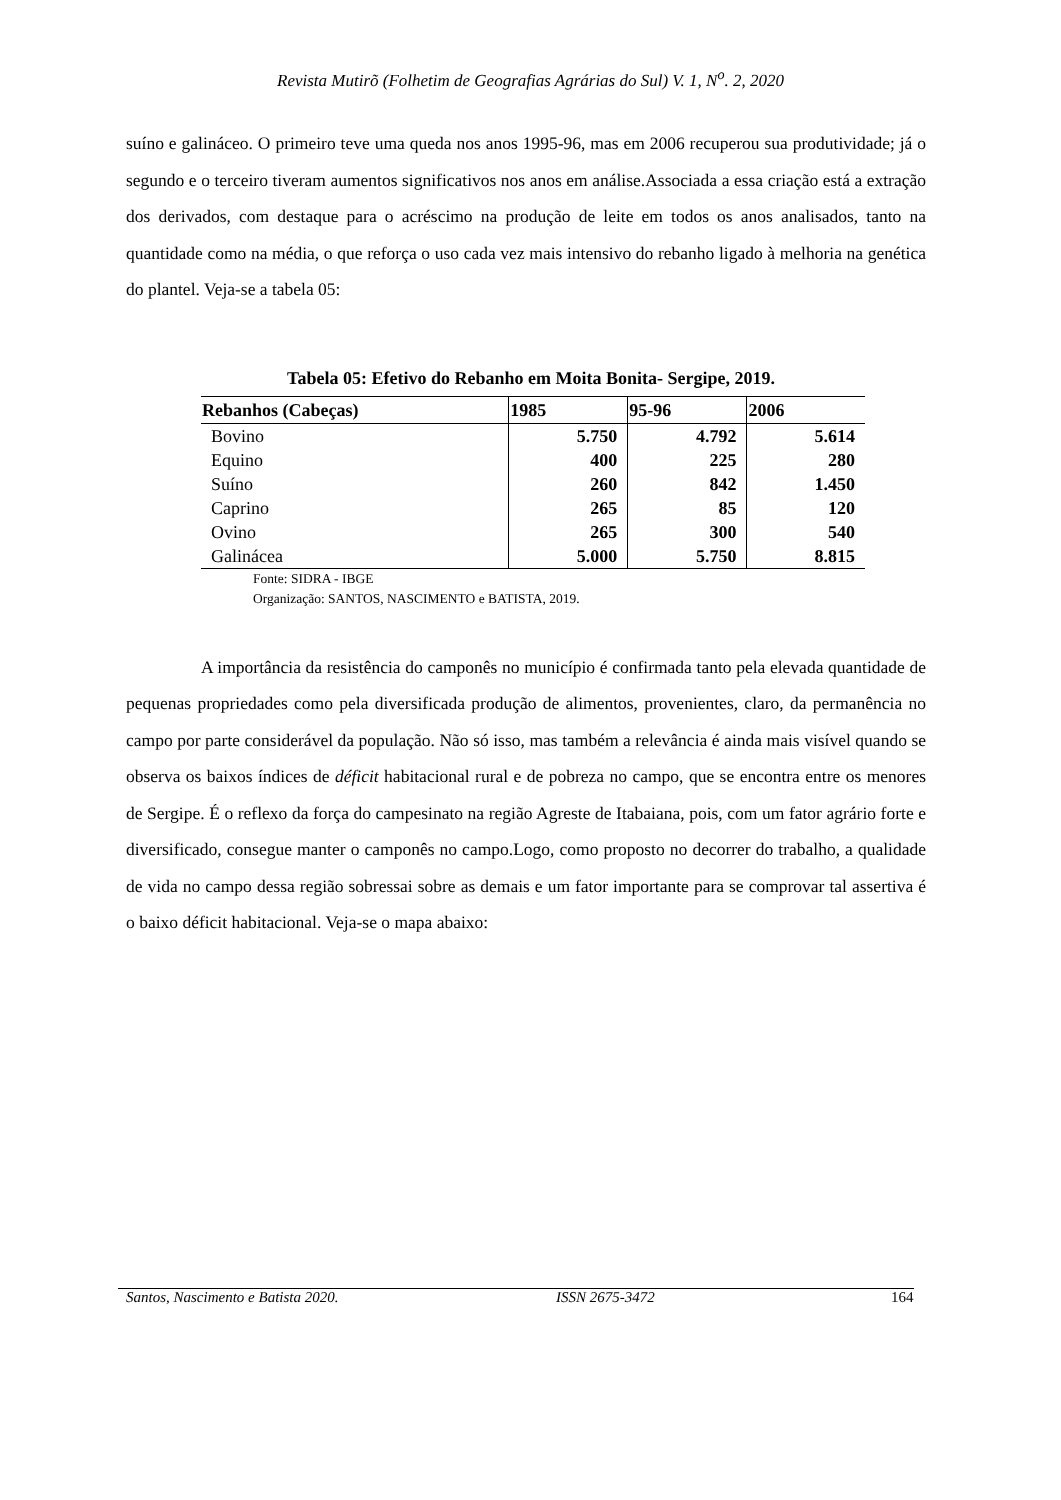Revista Mutirõ (Folhetim de Geografias Agrárias do Sul) V. 1, N<sup>o</sup>. 2, 2020
suíno e galináceo. O primeiro teve uma queda nos anos 1995-96, mas em 2006 recuperou sua produtividade; já o segundo e o terceiro tiveram aumentos significativos nos anos em análise.Associada a essa criação está a extração dos derivados, com destaque para o acréscimo na produção de leite em todos os anos analisados, tanto na quantidade como na média, o que reforça o uso cada vez mais intensivo do rebanho ligado à melhoria na genética do plantel. Veja-se a tabela 05:
Tabela 05: Efetivo do Rebanho em Moita Bonita- Sergipe, 2019.
| Rebanhos (Cabeças) | 1985 | 95-96 | 2006 |
| --- | --- | --- | --- |
| Bovino | 5.750 | 4.792 | 5.614 |
| Equino | 400 | 225 | 280 |
| Suíno | 260 | 842 | 1.450 |
| Caprino | 265 | 85 | 120 |
| Ovino | 265 | 300 | 540 |
| Galinácea | 5.000 | 5.750 | 8.815 |
Fonte: SIDRA - IBGE
Organização: SANTOS, NASCIMENTO e BATISTA, 2019.
A importância da resistência do camponês no município é confirmada tanto pela elevada quantidade de pequenas propriedades como pela diversificada produção de alimentos, provenientes, claro, da permanência no campo por parte considerável da população. Não só isso, mas também a relevância é ainda mais visível quando se observa os baixos índices de déficit habitacional rural e de pobreza no campo, que se encontra entre os menores de Sergipe. É o reflexo da força do campesinato na região Agreste de Itabaiana, pois, com um fator agrário forte e diversificado, consegue manter o camponês no campo.Logo, como proposto no decorrer do trabalho, a qualidade de vida no campo dessa região sobressai sobre as demais e um fator importante para se comprovar tal assertiva é o baixo déficit habitacional. Veja-se o mapa abaixo:
Santos, Nascimento e Batista 2020. ISSN 2675-3472 164